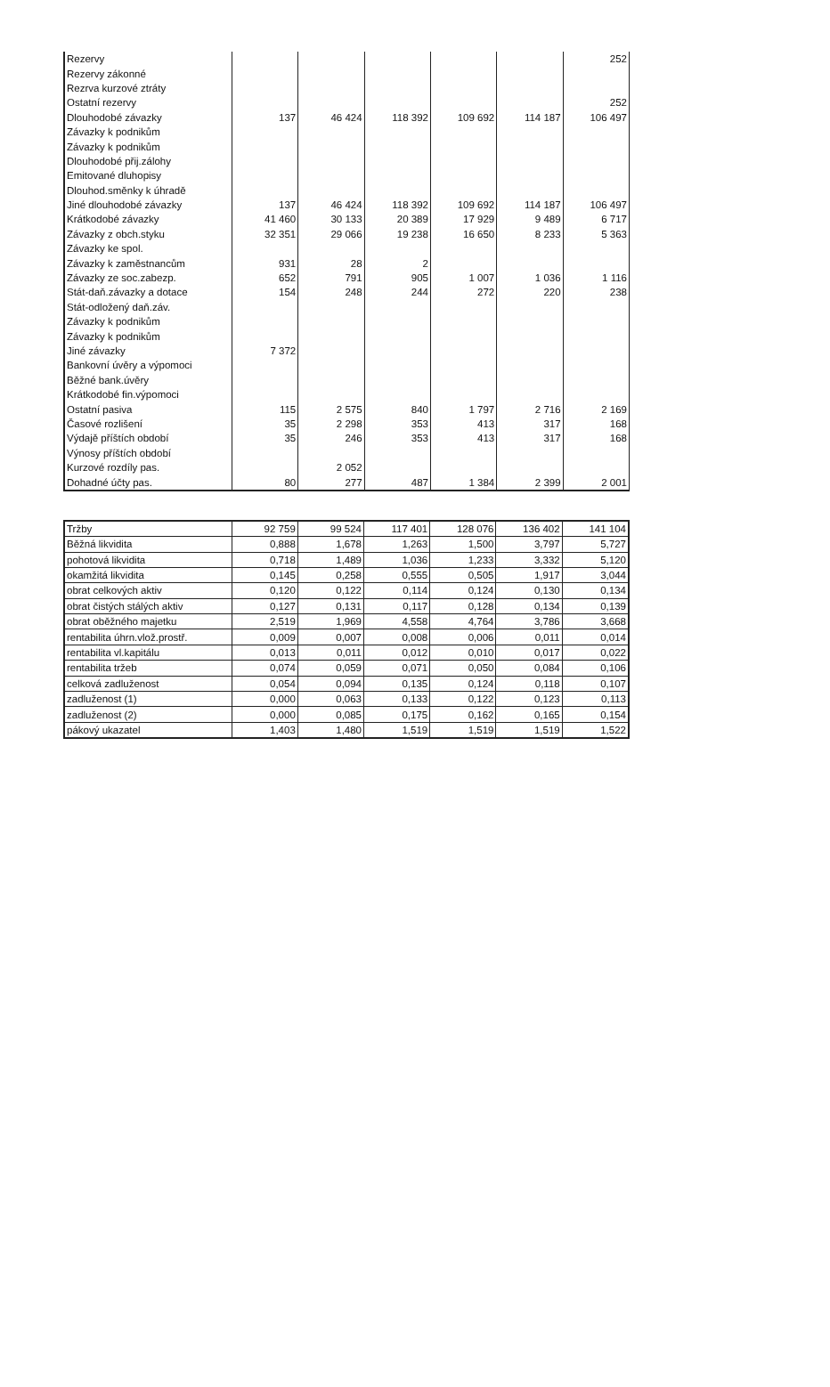| Rezervy | | | | | | 252 |
| Rezervy zákonné | | | | | | |
| Rezrva kurzové ztráty | | | | | | |
| Ostatní rezervy | | | | | | 252 |
| Dlouhodobé závazky | 137 | 46 424 | 118 392 | 109 692 | 114 187 | 106 497 |
| Závazky k podnikům | | | | | | |
| Závazky k podnikům | | | | | | |
| Dlouhodobé přij.zálohy | | | | | | |
| Emitované dluhopisy | | | | | | |
| Dlouhod.směnky k úhradě | | | | | | |
| Jiné dlouhodobé závazky | 137 | 46 424 | 118 392 | 109 692 | 114 187 | 106 497 |
| Krátkodobé závazky | 41 460 | 30 133 | 20 389 | 17 929 | 9 489 | 6 717 |
| Závazky z obch.styku | 32 351 | 29 066 | 19 238 | 16 650 | 8 233 | 5 363 |
| Závazky ke spol. | | | | | | |
| Závazky k zaměstnancům | 931 | 28 | 2 | | | |
| Závazky ze soc.zabezp. | 652 | 791 | 905 | 1 007 | 1 036 | 1 116 |
| Stát-daň.závazky a dotace | 154 | 248 | 244 | 272 | 220 | 238 |
| Stát-odložený daň.záv. | | | | | | |
| Závazky k podnikům | | | | | | |
| Závazky k podnikům | | | | | | |
| Jiné závazky | 7 372 | | | | | |
| Bankovní úvěry a výpomoci | | | | | | |
| Běžné bank.úvěry | | | | | | |
| Krátkodobé fin.výpomoci | | | | | | |
| Ostatní pasiva | 115 | 2 575 | 840 | 1 797 | 2 716 | 2 169 |
| Časové rozlišení | 35 | 2 298 | 353 | 413 | 317 | 168 |
| Výdajě příštích období | 35 | 246 | 353 | 413 | 317 | 168 |
| Výnosy příštích období | | | | | | |
| Kurzové rozdíly pas. | | 2 052 | | | | |
| Dohadné účty pas. | 80 | 277 | 487 | 1 384 | 2 399 | 2 001 |
| Tržby | 92 759 | 99 524 | 117 401 | 128 076 | 136 402 | 141 104 |
| Běžná likvidita | 0,888 | 1,678 | 1,263 | 1,500 | 3,797 | 5,727 |
| pohotová likvidita | 0,718 | 1,489 | 1,036 | 1,233 | 3,332 | 5,120 |
| okamžitá likvidita | 0,145 | 0,258 | 0,555 | 0,505 | 1,917 | 3,044 |
| obrat celkových aktiv | 0,120 | 0,122 | 0,114 | 0,124 | 0,130 | 0,134 |
| obrat čistých stálých aktiv | 0,127 | 0,131 | 0,117 | 0,128 | 0,134 | 0,139 |
| obrat oběžného majetku | 2,519 | 1,969 | 4,558 | 4,764 | 3,786 | 3,668 |
| rentabilita úhrn.vlož.prostř. | 0,009 | 0,007 | 0,008 | 0,006 | 0,011 | 0,014 |
| rentabilita vl.kapitálu | 0,013 | 0,011 | 0,012 | 0,010 | 0,017 | 0,022 |
| rentabilita tržeb | 0,074 | 0,059 | 0,071 | 0,050 | 0,084 | 0,106 |
| celková zadluženost | 0,054 | 0,094 | 0,135 | 0,124 | 0,118 | 0,107 |
| zadluženost (1) | 0,000 | 0,063 | 0,133 | 0,122 | 0,123 | 0,113 |
| zadluženost (2) | 0,000 | 0,085 | 0,175 | 0,162 | 0,165 | 0,154 |
| pákový ukazatel | 1,403 | 1,480 | 1,519 | 1,519 | 1,519 | 1,522 |